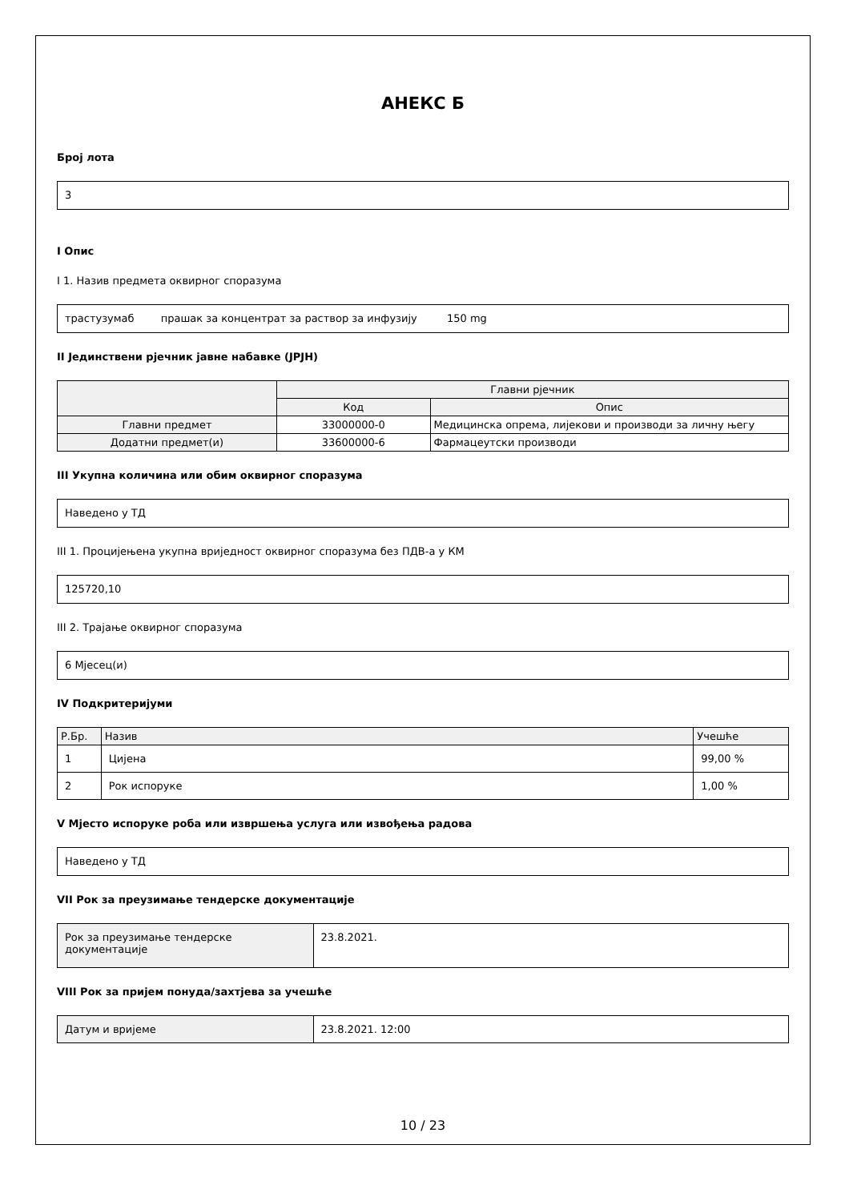АНЕКС Б
Број лота
3
I Опис
I 1. Назив предмета оквирног споразума
трастузумаб прашак за концентрат за раствор за инфузију 150 mg
II Јединствени рјечник јавне набавке (ЈРЈН)
| | Главни рјечник | |
| --- | --- | --- |
| | Код | Опис |
| Главни предмет | 33000000-0 | Медицинска опрема, лијекови и производи за личну његу |
| Додатни предмет(и) | 33600000-6 | Фармацеутски производи |
III Укупна количина или обим оквирног споразума
Наведено у ТД
III 1. Процијењена укупна вриједност оквирног споразума без ПДВ-а у КМ
125720,10
III 2. Трајање оквирног споразума
6 Мјесец(и)
IV Подкритеријуми
| Р.Бр. | Назив | Учешће |
| --- | --- | --- |
| 1 | Цијена | 99,00 % |
| 2 | Рок испоруке | 1,00 % |
V Мјесто испоруке роба или извршења услуга или извођења радова
Наведено у ТД
VII Рок за преузимање тендерске документације
| Рок за преузимање тендерске документације | 23.8.2021. |
VIII Рок за пријем понуда/захтјева за учешће
| Датум и вријеме | 23.8.2021. 12:00 |
10 / 23